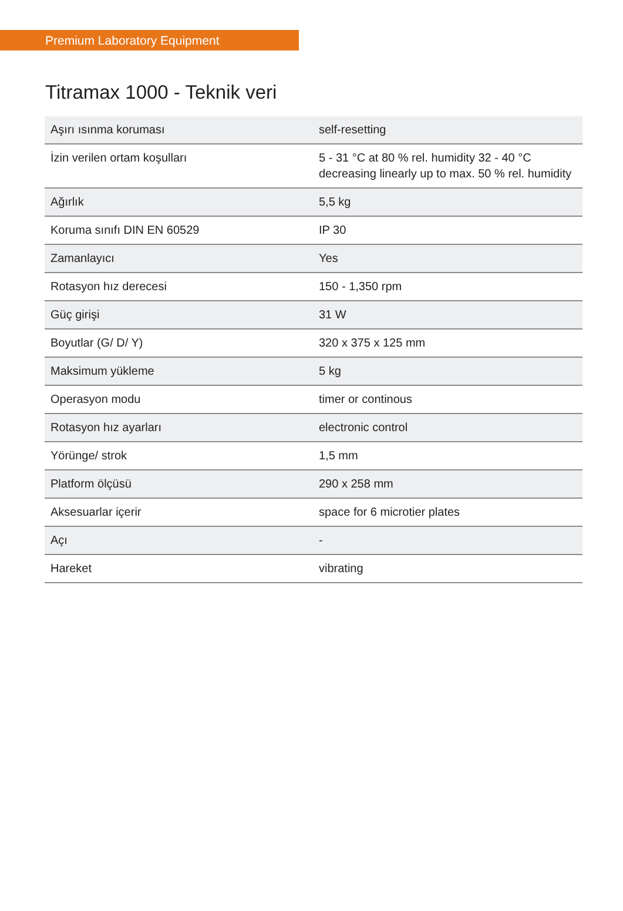Premium Laboratory Equipment
Titramax 1000 - Teknik veri
| Aşırı ısınma koruması | self-resetting |
| İzin verilen ortam koşulları | 5 - 31 °C at 80 % rel. humidity 32 - 40 °C decreasing linearly up to max. 50 % rel. humidity |
| Ağırlık | 5,5 kg |
| Koruma sınıfı DIN EN 60529 | IP 30 |
| Zamanlayıcı | Yes |
| Rotasyon hız derecesi | 150 - 1,350 rpm |
| Güç girişi | 31 W |
| Boyutlar (G/ D/ Y) | 320 x 375 x 125 mm |
| Maksimum yükleme | 5 kg |
| Operasyon modu | timer or continous |
| Rotasyon hız ayarları | electronic control |
| Yörünge/ strok | 1,5 mm |
| Platform ölçüsü | 290 x 258 mm |
| Aksesuarlar içerir | space for 6 microtier plates |
| Açı | - |
| Hareket | vibrating |